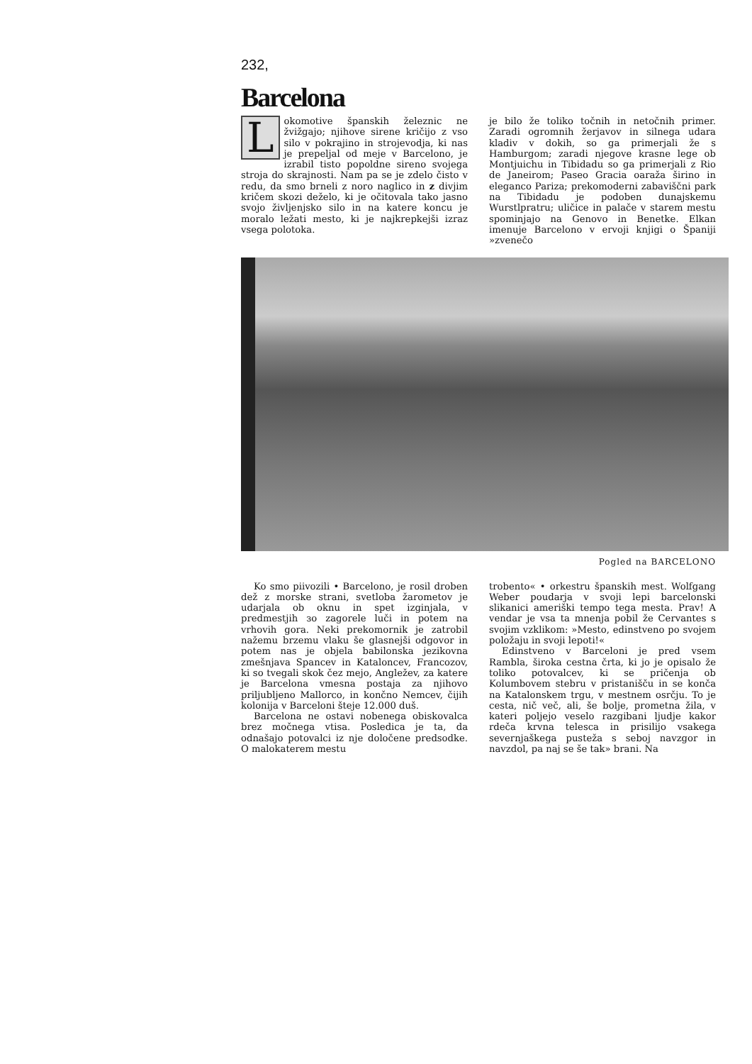232,
Barcelona
Lokomotive španskih železnic ne žvižgajo; njihove sirene kričijo z vso silo v pokrajino in strojevodja, ki nas je prepeljal od meje v Barcelono, je izrabil tisto popoldne sireno svojega stroja do skrajnosti. Nam pa se je zdelo čisto v redu, da smo brneli z noro naglico in z divjim kričem skozi deželo, ki je očitovala tako jasno svojo življenjsko silo in na katere koncu je moralo ležati mesto, ki je najkrepkejši izraz vsega polotoka.
je bilo že toliko točnih in netočnih primer. Zaradi ogromnih žerjavov in silnega udara kladiv v dokih, so ga primerjali že s Hamburgom; zaradi njegove krasne lege ob Montjuichu in Tibidadu so ga primerjali z Rio de Janeirom; Paseo Gracia oaraža širino in eleganco Pariza; prekomoderni zabaviščni park na Tibidadu je podoben dunajskemu Wurstlpratru; uličice in palače v starem mestu spominjajo na Genovo in Benetke. Elkan imenuje Barcelono v ervoji knjigi o Španiji »zvenečo
Pogled na BARCELONO
Ko smo piivozili • Barcelono, je rosil droben dež z morske strani, svetloba žarometov je udarjala ob oknu in spet izginjala, v predmestjih зо zagorele luči in potem na vrhovih gora. Neki prekomornik je zatrobil nažemu brzemu vlaku še glasnejši odgovor in potem nas je objela babilonska jezikovna zmešnjava Spancev in Kataloncev, Francozov, ki so tvegali skok čez mejo, Angležev, za katere je Barcelona vmesna postaja za njihovo priljubljeno Mallorco, in končno Nemcev, čijih kolonija v Barceloni šteje 12.000 duš.
Barcelona ne ostavi nobenega obiskovalca brez močnega vtisa. Posledica je ta, da odnašajo potovalci iz nje določene predsodke. O malokaterem mestu
trobento« • orkestru španskih mest. Wolfgang Weber poudarja v svoji lepi barcelonski slikanici ameriški tempo tega mesta. Prav! A vendar je vsa ta mnenja pobil že Cervantes s svojim vzklikom: »Mesto, edinstveno po svojem položaju in svoji lepoti!«
Edinstveno v Barceloni je pred vsem Rambla, široka cestna črta, ki jo je opisalo že toliko potovalcev, ki se pričenja ob Kolumbovem stebru v pristanišču in se konča na Katalonskem trgu, v mestnem osrčju. To je cesta, nič več, ali, še bolje, prometna žila, v kateri poljejo veselo razgibani ljudje kakor rdeča krvna telesca in prisilijo vsakega severnjaškega pusteža s seboj navzgor in navzdol, pa naj se še tak» brani. Na